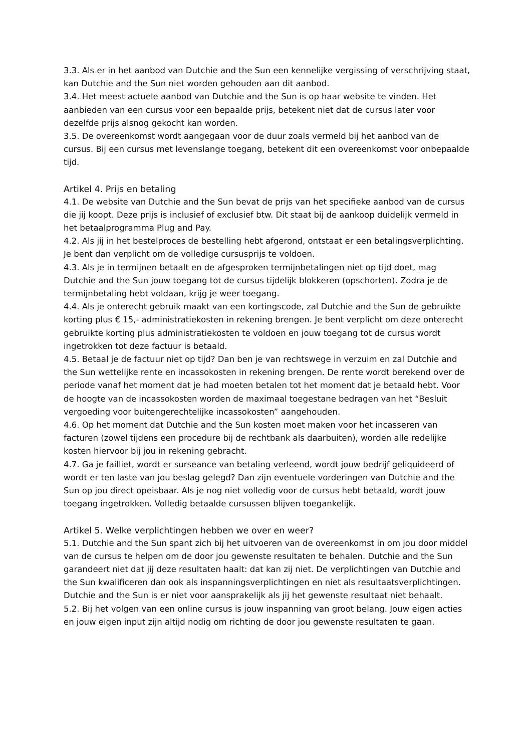3.3. Als er in het aanbod van Dutchie and the Sun een kennelijke vergissing of verschrijving staat, kan Dutchie and the Sun niet worden gehouden aan dit aanbod.
3.4. Het meest actuele aanbod van Dutchie and the Sun is op haar website te vinden. Het aanbieden van een cursus voor een bepaalde prijs, betekent niet dat de cursus later voor dezelfde prijs alsnog gekocht kan worden.
3.5. De overeenkomst wordt aangegaan voor de duur zoals vermeld bij het aanbod van de cursus. Bij een cursus met levenslange toegang, betekent dit een overeenkomst voor onbepaalde tijd.
Artikel 4. Prijs en betaling
4.1. De website van Dutchie and the Sun bevat de prijs van het specifieke aanbod van de cursus die jij koopt. Deze prijs is inclusief of exclusief btw. Dit staat bij de aankoop duidelijk vermeld in het betaalprogramma Plug and Pay.
4.2. Als jij in het bestelproces de bestelling hebt afgerond, ontstaat er een betalingsverplichting. Je bent dan verplicht om de volledige cursusprijs te voldoen.
4.3. Als je in termijnen betaalt en de afgesproken termijnbetalingen niet op tijd doet, mag Dutchie and the Sun jouw toegang tot de cursus tijdelijk blokkeren (opschorten). Zodra je de termijnbetaling hebt voldaan, krijg je weer toegang.
4.4. Als je onterecht gebruik maakt van een kortingscode, zal Dutchie and the Sun de gebruikte korting plus € 15,- administratiekosten in rekening brengen. Je bent verplicht om deze onterecht gebruikte korting plus administratiekosten te voldoen en jouw toegang tot de cursus wordt ingetrokken tot deze factuur is betaald.
4.5. Betaal je de factuur niet op tijd? Dan ben je van rechtswege in verzuim en zal Dutchie and the Sun wettelijke rente en incassokosten in rekening brengen. De rente wordt berekend over de periode vanaf het moment dat je had moeten betalen tot het moment dat je betaald hebt. Voor de hoogte van de incassokosten worden de maximaal toegestane bedragen van het “Besluit vergoeding voor buitengerechtelijke incassokosten” aangehouden.
4.6. Op het moment dat Dutchie and the Sun kosten moet maken voor het incasseren van facturen (zowel tijdens een procedure bij de rechtbank als daarbuiten), worden alle redelijke kosten hiervoor bij jou in rekening gebracht.
4.7. Ga je failliet, wordt er surseance van betaling verleend, wordt jouw bedrijf geliquideerd of wordt er ten laste van jou beslag gelegd? Dan zijn eventuele vorderingen van Dutchie and the Sun op jou direct opeisbaar. Als je nog niet volledig voor de cursus hebt betaald, wordt jouw toegang ingetrokken. Volledig betaalde cursussen blijven toegankelijk.
Artikel 5. Welke verplichtingen hebben we over en weer?
5.1. Dutchie and the Sun spant zich bij het uitvoeren van de overeenkomst in om jou door middel van de cursus te helpen om de door jou gewenste resultaten te behalen. Dutchie and the Sun garandeert niet dat jij deze resultaten haalt: dat kan zij niet. De verplichtingen van Dutchie and the Sun kwalificeren dan ook als inspanningsverplichtingen en niet als resultaatsverplichtingen. Dutchie and the Sun is er niet voor aansprakelijk als jij het gewenste resultaat niet behaalt.
5.2. Bij het volgen van een online cursus is jouw inspanning van groot belang. Jouw eigen acties en jouw eigen input zijn altijd nodig om richting de door jou gewenste resultaten te gaan.